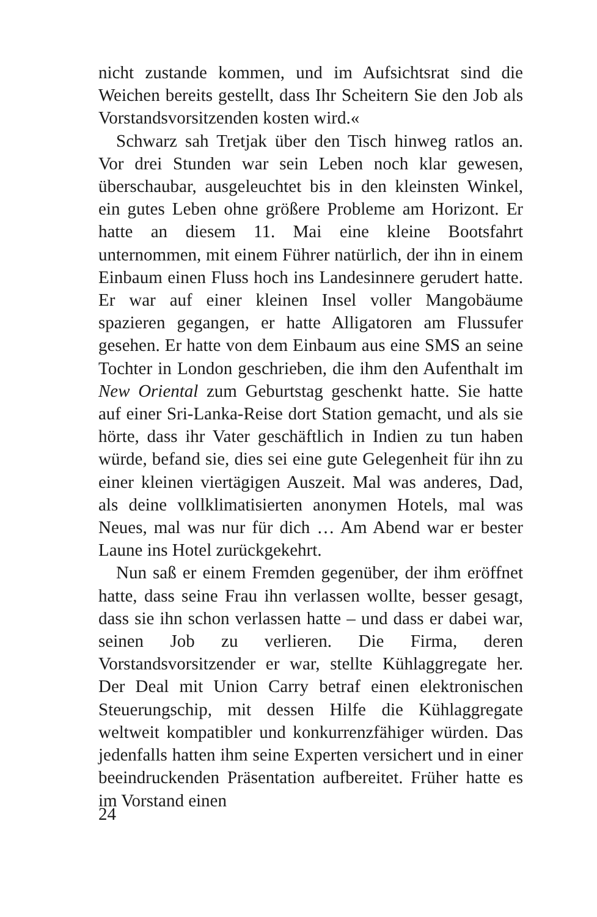nicht zustande kommen, und im Aufsichtsrat sind die Weichen bereits gestellt, dass Ihr Scheitern Sie den Job als Vorstandsvorsitzenden kosten wird.«
Schwarz sah Tretjak über den Tisch hinweg ratlos an. Vor drei Stunden war sein Leben noch klar gewesen, überschaubar, ausgeleuchtet bis in den kleinsten Winkel, ein gutes Leben ohne größere Probleme am Horizont. Er hatte an diesem 11. Mai eine kleine Bootsfahrt unternommen, mit einem Führer natürlich, der ihn in einem Einbaum einen Fluss hoch ins Landesinnere gerudert hatte. Er war auf einer kleinen Insel voller Mangobäume spazieren gegangen, er hatte Alligatoren am Flussufer gesehen. Er hatte von dem Einbaum aus eine SMS an seine Tochter in London geschrieben, die ihm den Aufenthalt im New Oriental zum Geburtstag geschenkt hatte. Sie hatte auf einer Sri-Lanka-Reise dort Station gemacht, und als sie hörte, dass ihr Vater geschäftlich in Indien zu tun haben würde, befand sie, dies sei eine gute Gelegenheit für ihn zu einer kleinen viertägigen Auszeit. Mal was anderes, Dad, als deine vollklimatisierten anonymen Hotels, mal was Neues, mal was nur für dich … Am Abend war er bester Laune ins Hotel zurückgekehrt.
Nun saß er einem Fremden gegenüber, der ihm eröffnet hatte, dass seine Frau ihn verlassen wollte, besser gesagt, dass sie ihn schon verlassen hatte – und dass er dabei war, seinen Job zu verlieren. Die Firma, deren Vorstandsvorsitzender er war, stellte Kühlaggregate her. Der Deal mit Union Carry betraf einen elektronischen Steuerungschip, mit dessen Hilfe die Kühlaggregate weltweit kompatibler und konkurrenzfähiger würden. Das jedenfalls hatten ihm seine Experten versichert und in einer beeindruckenden Präsentation aufbereitet. Früher hatte es im Vorstand einen
24